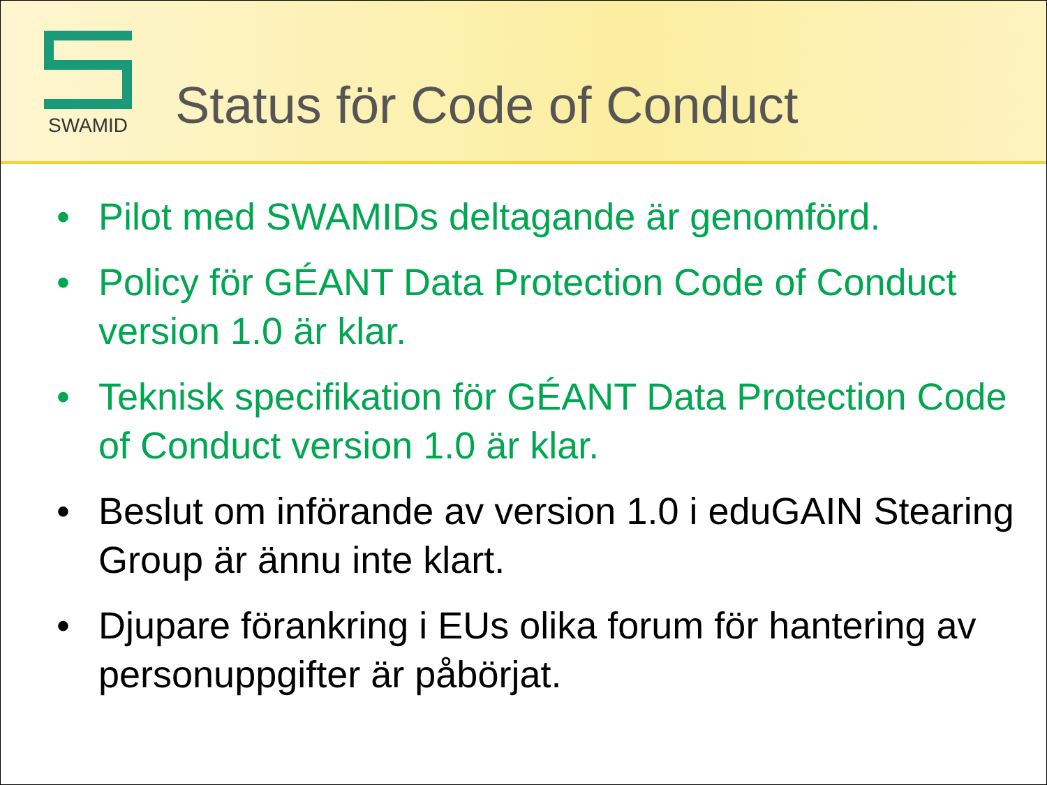SWAMID
Status för Code of Conduct
• Pilot med SWAMIDs deltagande är genomförd.
• Policy för GÉANT Data Protection Code of Conduct version 1.0 är klar.
• Teknisk specifikation för GÉANT Data Protection Code of Conduct version 1.0 är klar.
• Beslut om införande av version 1.0 i eduGAIN Stearing Group är ännu inte klart.
• Djupare förankring i EUs olika forum för hantering av personuppgifter är påbörjat.